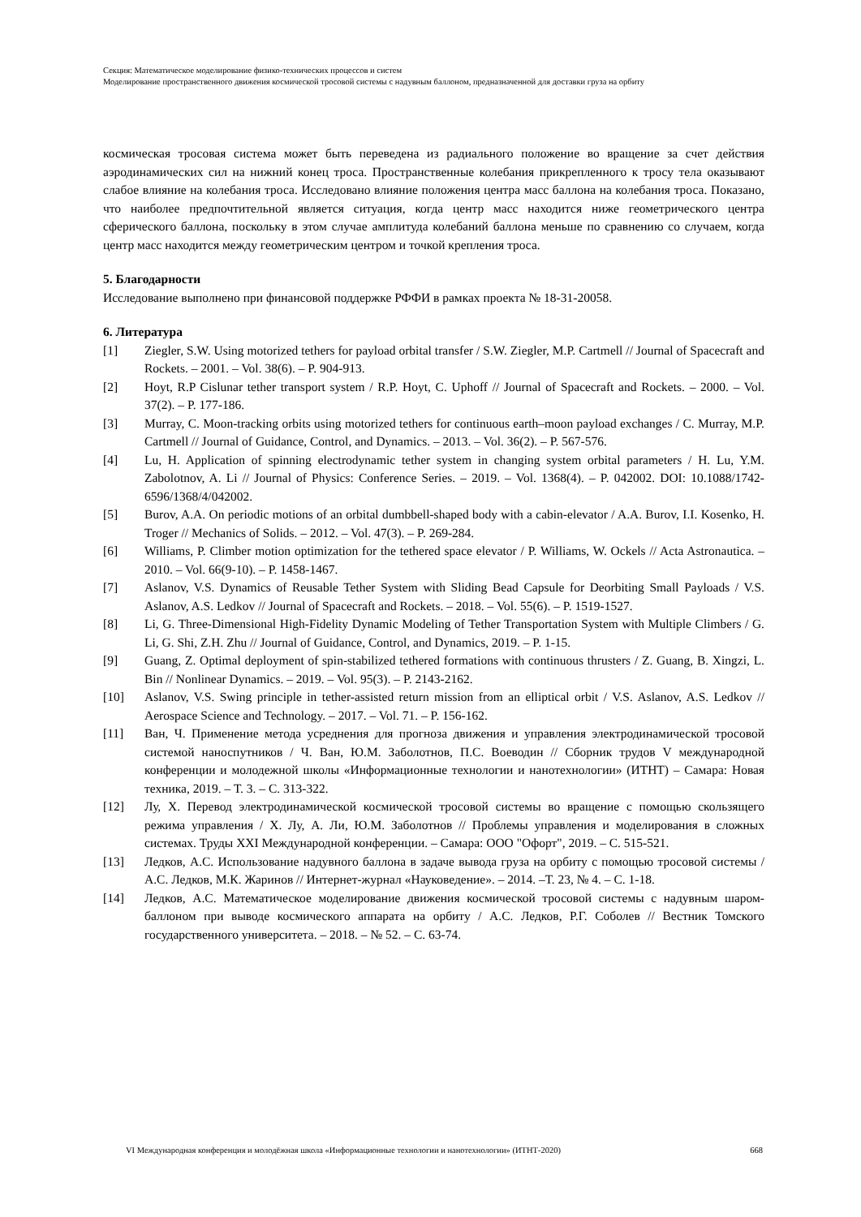Секция: Математическое моделирование физико-технических процессов и систем
Моделирование пространственного движения космической тросовой системы с надувным баллоном, предназначенной для доставки груза на орбиту
космическая тросовая система может быть переведена из радиального положение во вращение за счет действия аэродинамических сил на нижний конец троса. Пространственные колебания прикрепленного к тросу тела оказывают слабое влияние на колебания троса. Исследовано влияние положения центра масс баллона на колебания троса. Показано, что наиболее предпочтительной является ситуация, когда центр масс находится ниже геометрического центра сферического баллона, поскольку в этом случае амплитуда колебаний баллона меньше по сравнению со случаем, когда центр масс находится между геометрическим центром и точкой крепления троса.
5. Благодарности
Исследование выполнено при финансовой поддержке РФФИ в рамках проекта № 18-31-20058.
6. Литература
[1] Ziegler, S.W. Using motorized tethers for payload orbital transfer / S.W. Ziegler, M.P. Cartmell // Journal of Spacecraft and Rockets. – 2001. – Vol. 38(6). – P. 904-913.
[2] Hoyt, R.P Cislunar tether transport system / R.P. Hoyt, C. Uphoff // Journal of Spacecraft and Rockets. – 2000. – Vol. 37(2). – P. 177-186.
[3] Murray, C. Moon-tracking orbits using motorized tethers for continuous earth–moon payload exchanges / C. Murray, M.P. Cartmell // Journal of Guidance, Control, and Dynamics. – 2013. – Vol. 36(2). – P. 567-576.
[4] Lu, H. Application of spinning electrodynamic tether system in changing system orbital parameters / H. Lu, Y.M. Zabolotnov, A. Li // Journal of Physics: Conference Series. – 2019. – Vol. 1368(4). – P. 042002. DOI: 10.1088/1742-6596/1368/4/042002.
[5] Burov, A.A. On periodic motions of an orbital dumbbell-shaped body with a cabin-elevator / A.A. Burov, I.I. Kosenko, H. Troger // Mechanics of Solids. – 2012. – Vol. 47(3). – P. 269-284.
[6] Williams, P. Climber motion optimization for the tethered space elevator / P. Williams, W. Ockels // Acta Astronautica. – 2010. – Vol. 66(9-10). – P. 1458-1467.
[7] Aslanov, V.S. Dynamics of Reusable Tether System with Sliding Bead Capsule for Deorbiting Small Payloads / V.S. Aslanov, A.S. Ledkov // Journal of Spacecraft and Rockets. – 2018. – Vol. 55(6). – P. 1519-1527.
[8] Li, G. Three-Dimensional High-Fidelity Dynamic Modeling of Tether Transportation System with Multiple Climbers / G. Li, G. Shi, Z.H. Zhu // Journal of Guidance, Control, and Dynamics, 2019. – P. 1-15.
[9] Guang, Z. Optimal deployment of spin-stabilized tethered formations with continuous thrusters / Z. Guang, B. Xingzi, L. Bin // Nonlinear Dynamics. – 2019. – Vol. 95(3). – P. 2143-2162.
[10] Aslanov, V.S. Swing principle in tether-assisted return mission from an elliptical orbit / V.S. Aslanov, A.S. Ledkov // Aerospace Science and Technology. – 2017. – Vol. 71. – P. 156-162.
[11] Ван, Ч. Применение метода усреднения для прогноза движения и управления электродинамической тросовой системой наноспутников / Ч. Ван, Ю.М. Заболотнов, П.С. Воеводин // Сборник трудов V международной конференции и молодежной школы «Информационные технологии и нанотехнологии» (ИТНТ) – Самара: Новая техника, 2019. – Т. 3. – С. 313-322.
[12] Лу, Х. Перевод электродинамической космической тросовой системы во вращение с помощью скользящего режима управления / Х. Лу, А. Ли, Ю.М. Заболотнов // Проблемы управления и моделирования в сложных системах. Труды XXI Международной конференции. – Самара: ООО "Офорт", 2019. – С. 515-521.
[13] Ледков, А.С. Использование надувного баллона в задаче вывода груза на орбиту с помощью тросовой системы / А.С. Ледков, М.К. Жаринов // Интернет-журнал «Науковедение». – 2014. –Т. 23, № 4. – С. 1-18.
[14] Ледков, А.С. Математическое моделирование движения космической тросовой системы с надувным шаром-баллоном при выводе космического аппарата на орбиту / А.С. Ледков, Р.Г. Соболев // Вестник Томского государственного университета. – 2018. – № 52. – С. 63-74.
VI Международная конференция и молодёжная школа «Информационные технологии и нанотехнологии» (ИТНТ-2020) 668